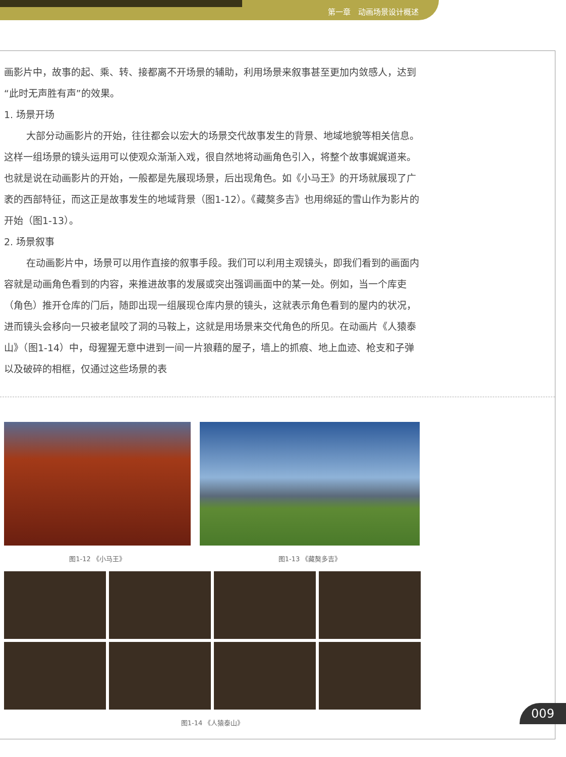第一章　动画场景设计概述
画影片中，故事的起、乘、转、接都离不开场景的辅助，利用场景来叙事甚至更加内敛感人，达到“此时无声胜有声”的效果。
1. 场景开场
大部分动画影片的开始，往往都会以宏大的场景交代故事发生的背景、地域地貌等相关信息。这样一组场景的镜头运用可以使观众渐渐入戏，很自然地将动画角色引入，将整个故事娓娓道来。也就是说在动画影片的开始，一般都是先展现场景，后出现角色。如《小马王》的开场就展现了广袤的西部特征，而这正是故事发生的地域背景（图1-12）。《藏獒多吉》也用绵延的雪山作为影片的开始（图1-13）。
2. 场景叙事
在动画影片中，场景可以用作直接的叙事手段。我们可以利用主观镜头，即我们看到的画面内容就是动画角色看到的内容，来推进故事的发展或突出强调画面中的某一处。例如，当一个库吏（角色）推开仓库的门后，随即出现一组展现仓库内景的镜头，这就表示角色看到的屋内的状况，进而镜头会移向一只被老鼠咬了洞的马鞍上，这就是用场景来交代角色的所见。在动画片《人猿泰山》（图1-14）中，母猩猩无意中进到一间一片狼藉的屋子，墙上的抓痕、地上血迹、枪支和子弹以及破碎的相框，仅通过这些场景的表
图1-12 《小马王》 图1-13 《藏獒多吉》
图1-14 《人猿泰山》
009